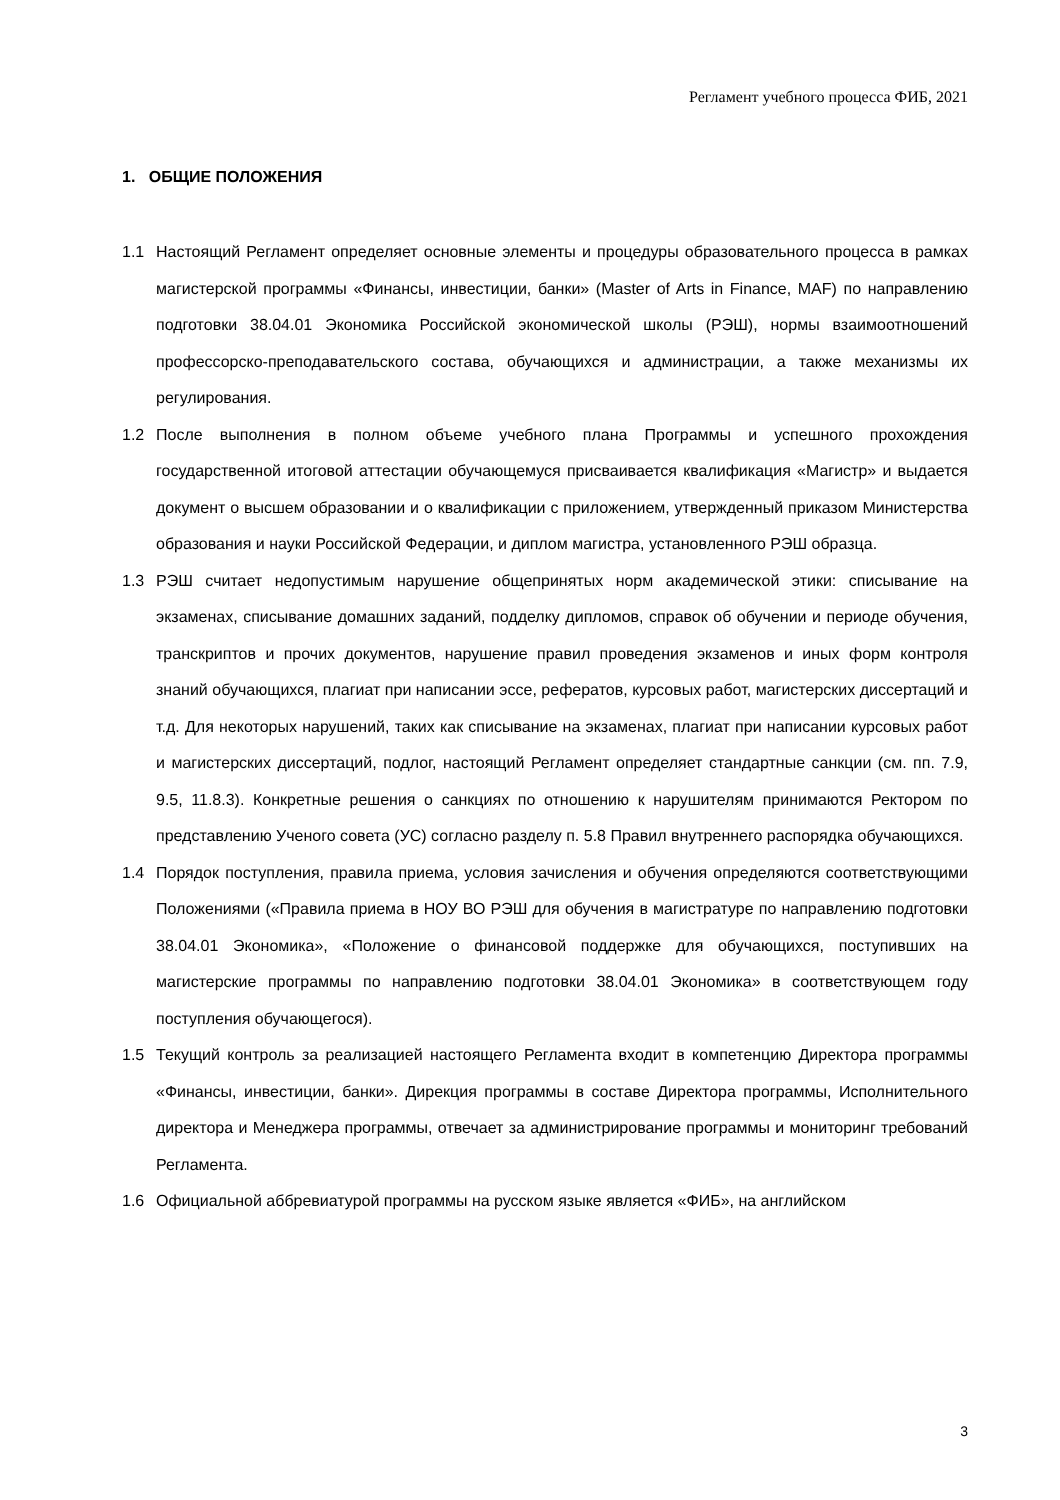Регламент учебного процесса ФИБ, 2021
1. ОБЩИЕ ПОЛОЖЕНИЯ
1.1 Настоящий Регламент определяет основные элементы и процедуры образовательного процесса в рамках магистерской программы «Финансы, инвестиции, банки» (Master of Arts in Finance, MAF) по направлению подготовки 38.04.01 Экономика Российской экономической школы (РЭШ), нормы взаимоотношений профессорско-преподавательского состава, обучающихся и администрации, а также механизмы их регулирования.
1.2 После выполнения в полном объеме учебного плана Программы и успешного прохождения государственной итоговой аттестации обучающемуся присваивается квалификация «Магистр» и выдается документ о высшем образовании и о квалификации с приложением, утвержденный приказом Министерства образования и науки Российской Федерации, и диплом магистра, установленного РЭШ образца.
1.3 РЭШ считает недопустимым нарушение общепринятых норм академической этики: списывание на экзаменах, списывание домашних заданий, подделку дипломов, справок об обучении и периоде обучения, транскриптов и прочих документов, нарушение правил проведения экзаменов и иных форм контроля знаний обучающихся, плагиат при написании эссе, рефератов, курсовых работ, магистерских диссертаций и т.д. Для некоторых нарушений, таких как списывание на экзаменах, плагиат при написании курсовых работ и магистерских диссертаций, подлог, настоящий Регламент определяет стандартные санкции (см. пп. 7.9, 9.5, 11.8.3). Конкретные решения о санкциях по отношению к нарушителям принимаются Ректором по представлению Ученого совета (УС) согласно разделу п. 5.8 Правил внутреннего распорядка обучающихся.
1.4 Порядок поступления, правила приема, условия зачисления и обучения определяются соответствующими Положениями («Правила приема в НОУ ВО РЭШ для обучения в магистратуре по направлению подготовки 38.04.01 Экономика», «Положение о финансовой поддержке для обучающихся, поступивших на магистерские программы по направлению подготовки 38.04.01 Экономика» в соответствующем году поступления обучающегося).
1.5 Текущий контроль за реализацией настоящего Регламента входит в компетенцию Директора программы «Финансы, инвестиции, банки». Дирекция программы в составе Директора программы, Исполнительного директора и Менеджера программы, отвечает за администрирование программы и мониторинг требований Регламента.
1.6 Официальной аббревиатурой программы на русском языке является «ФИБ», на английском
3